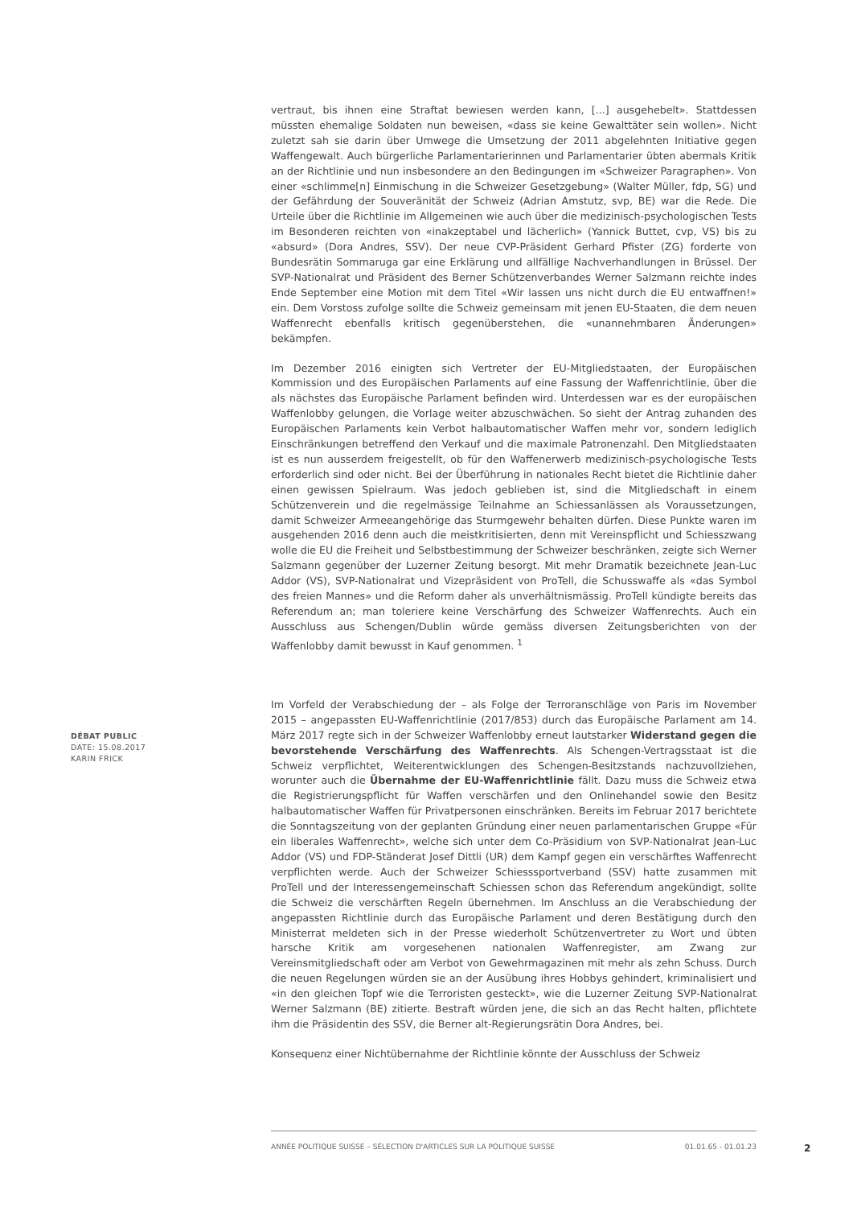vertraut, bis ihnen eine Straftat bewiesen werden kann, [...] ausgehebelt». Stattdessen müssten ehemalige Soldaten nun beweisen, «dass sie keine Gewalttäter sein wollen». Nicht zuletzt sah sie darin über Umwege die Umsetzung der 2011 abgelehnten Initiative gegen Waffengewalt. Auch bürgerliche Parlamentarierinnen und Parlamentarier übten abermals Kritik an der Richtlinie und nun insbesondere an den Bedingungen im «Schweizer Paragraphen». Von einer «schlimme[n] Einmischung in die Schweizer Gesetzgebung» (Walter Müller, fdp, SG) und der Gefährdung der Souveränität der Schweiz (Adrian Amstutz, svp, BE) war die Rede. Die Urteile über die Richtlinie im Allgemeinen wie auch über die medizinisch-psychologischen Tests im Besonderen reichten von «inakzeptabel und lächerlich» (Yannick Buttet, cvp, VS) bis zu «absurd» (Dora Andres, SSV). Der neue CVP-Präsident Gerhard Pfister (ZG) forderte von Bundesrätin Sommaruga gar eine Erklärung und allfällige Nachverhandlungen in Brüssel. Der SVP-Nationalrat und Präsident des Berner Schützenverbandes Werner Salzmann reichte indes Ende September eine Motion mit dem Titel «Wir lassen uns nicht durch die EU entwaffnen!» ein. Dem Vorstoss zufolge sollte die Schweiz gemeinsam mit jenen EU-Staaten, die dem neuen Waffenrecht ebenfalls kritisch gegenüberstehen, die «unannehmbaren Änderungen» bekämpfen.
Im Dezember 2016 einigten sich Vertreter der EU-Mitgliedstaaten, der Europäischen Kommission und des Europäischen Parlaments auf eine Fassung der Waffenrichtlinie, über die als nächstes das Europäische Parlament befinden wird. Unterdessen war es der europäischen Waffenlobby gelungen, die Vorlage weiter abzuschwächen. So sieht der Antrag zuhanden des Europäischen Parlaments kein Verbot halbautomatischer Waffen mehr vor, sondern lediglich Einschränkungen betreffend den Verkauf und die maximale Patronenzahl. Den Mitgliedstaaten ist es nun ausserdem freigestellt, ob für den Waffenerwerb medizinisch-psychologische Tests erforderlich sind oder nicht. Bei der Überführung in nationales Recht bietet die Richtlinie daher einen gewissen Spielraum. Was jedoch geblieben ist, sind die Mitgliedschaft in einem Schützenverein und die regelmässige Teilnahme an Schiessanlässen als Voraussetzungen, damit Schweizer Armeeangehörige das Sturmgewehr behalten dürfen. Diese Punkte waren im ausgehenden 2016 denn auch die meistkritisierten, denn mit Vereinspflicht und Schiesszwang wolle die EU die Freiheit und Selbstbestimmung der Schweizer beschränken, zeigte sich Werner Salzmann gegenüber der Luzerner Zeitung besorgt. Mit mehr Dramatik bezeichnete Jean-Luc Addor (VS), SVP-Nationalrat und Vizepräsident von ProTell, die Schusswaffe als «das Symbol des freien Mannes» und die Reform daher als unverhältnismässig. ProTell kündigte bereits das Referendum an; man toleriere keine Verschärfung des Schweizer Waffenrechts. Auch ein Ausschluss aus Schengen/Dublin würde gemäss diversen Zeitungsberichten von der Waffenlobby damit bewusst in Kauf genommen. <sup>1</sup>
Im Vorfeld der Verabschiedung der – als Folge der Terroranschläge von Paris im November 2015 – angepassten EU-Waffenrichtlinie (2017/853) durch das Europäische Parlament am 14. März 2017 regte sich in der Schweizer Waffenlobby erneut lautstarker Widerstand gegen die bevorstehende Verschärfung des Waffenrechts. Als Schengen-Vertragsstaat ist die Schweiz verpflichtet, Weiterentwicklungen des Schengen-Besitzstands nachzuvollziehen, worunter auch die Übernahme der EU-Waffenrichtlinie fällt. Dazu muss die Schweiz etwa die Registrierungspflicht für Waffen verschärfen und den Onlinehandel sowie den Besitz halbautomatischer Waffen für Privatpersonen einschränken. Bereits im Februar 2017 berichtete die Sonntagszeitung von der geplanten Gründung einer neuen parlamentarischen Gruppe «Für ein liberales Waffenrecht», welche sich unter dem Co-Präsidium von SVP-Nationalrat Jean-Luc Addor (VS) und FDP-Ständerat Josef Dittli (UR) dem Kampf gegen ein verschärftes Waffenrecht verpflichten werde. Auch der Schweizer Schiesssportverband (SSV) hatte zusammen mit ProTell und der Interessengemeinschaft Schiessen schon das Referendum angekündigt, sollte die Schweiz die verschärften Regeln übernehmen. Im Anschluss an die Verabschiedung der angepassten Richtlinie durch das Europäische Parlament und deren Bestätigung durch den Ministerrat meldeten sich in der Presse wiederholt Schützenvertreter zu Wort und übten harsche Kritik am vorgesehenen nationalen Waffenregister, am Zwang zur Vereinsmitgliedschaft oder am Verbot von Gewehrmagazinen mit mehr als zehn Schuss. Durch die neuen Regelungen würden sie an der Ausübung ihres Hobbys gehindert, kriminalisiert und «in den gleichen Topf wie die Terroristen gesteckt», wie die Luzerner Zeitung SVP-Nationalrat Werner Salzmann (BE) zitierte. Bestraft würden jene, die sich an das Recht halten, pflichtete ihm die Präsidentin des SSV, die Berner alt-Regierungsrätin Dora Andres, bei.
Konsequenz einer Nichtübernahme der Richtlinie könnte der Ausschluss der Schweiz
DÉBAT PUBLIC
DATE: 15.08.2017
KARIN FRICK
ANNÉE POLITIQUE SUISSE – SÉLECTION D'ARTICLES SUR LA POLITIQUE SUISSE 01.01.65 - 01.01.23
2